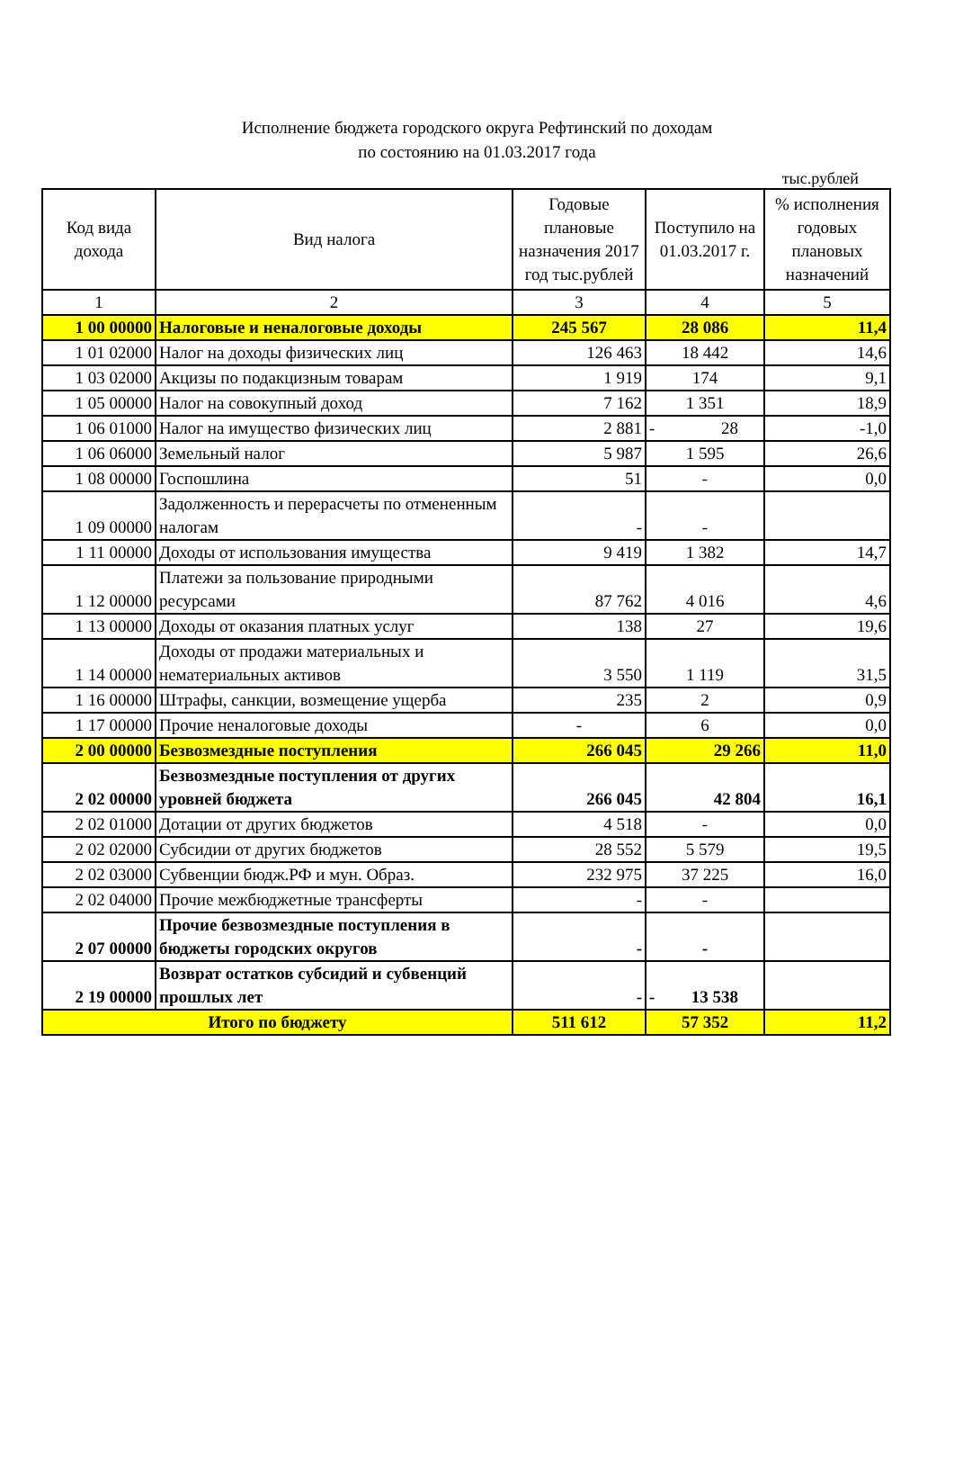Исполнение бюджета городского округа Рефтинский по доходам
по состоянию на 01.03.2017 года
тыс.рублей
| Код вида дохода | Вид налога | Годовые плановые назначения 2017 год тыс.рублей | Поступило на 01.03.2017 г. | % исполнения годовых плановых назначений |
| --- | --- | --- | --- | --- |
| 1 | 2 | 3 | 4 | 5 |
| 1 00 00000 | Налоговые и неналоговые доходы | 245 567 | 28 086 | 11,4 |
| 1 01 02000 | Налог на доходы физических лиц | 126 463 | 18 442 | 14,6 |
| 1 03 02000 | Акцизы по подакцизным товарам | 1 919 | 174 | 9,1 |
| 1 05 00000 | Налог на совокупный доход | 7 162 | 1 351 | 18,9 |
| 1 06 01000 | Налог на имущество физических лиц | 2 881 | - 28 | -1,0 |
| 1 06 06000 | Земельный налог | 5 987 | 1 595 | 26,6 |
| 1 08 00000 | Госпошлина | 51 | - | 0,0 |
| 1 09 00000 | Задолженность и перерасчеты по отмененным налогам | - | - | |
| 1 11 00000 | Доходы от использования имущества | 9 419 | 1 382 | 14,7 |
| 1 12 00000 | Платежи за пользование природными ресурсами | 87 762 | 4 016 | 4,6 |
| 1 13 00000 | Доходы от оказания платных услуг | 138 | 27 | 19,6 |
| 1 14 00000 | Доходы от продажи материальных и нематериальных активов | 3 550 | 1 119 | 31,5 |
| 1 16 00000 | Штрафы, санкции, возмещение ущерба | 235 | 2 | 0,9 |
| 1 17 00000 | Прочие неналоговые доходы | - | 6 | 0,0 |
| 2 00 00000 | Безвозмездные поступления | 266 045 | 29 266 | 11,0 |
| 2 02 00000 | Безвозмездные поступления от других уровней бюджета | 266 045 | 42 804 | 16,1 |
| 2 02 01000 | Дотации от других бюджетов | 4 518 | - | 0,0 |
| 2 02 02000 | Субсидии от других бюджетов | 28 552 | 5 579 | 19,5 |
| 2 02 03000 | Субвенции бюдж.РФ и мун. Образ. | 232 975 | 37 225 | 16,0 |
| 2 02 04000 | Прочие межбюджетные трансферты | - | - | |
| 2 07 00000 | Прочие безвозмездные поступления в бюджеты городских округов | - | - | |
| 2 19 00000 | Возврат остатков субсидий и субвенций прошлых лет | - | - 13 538 | |
| Итого по бюджету | | 511 612 | 57 352 | 11,2 |